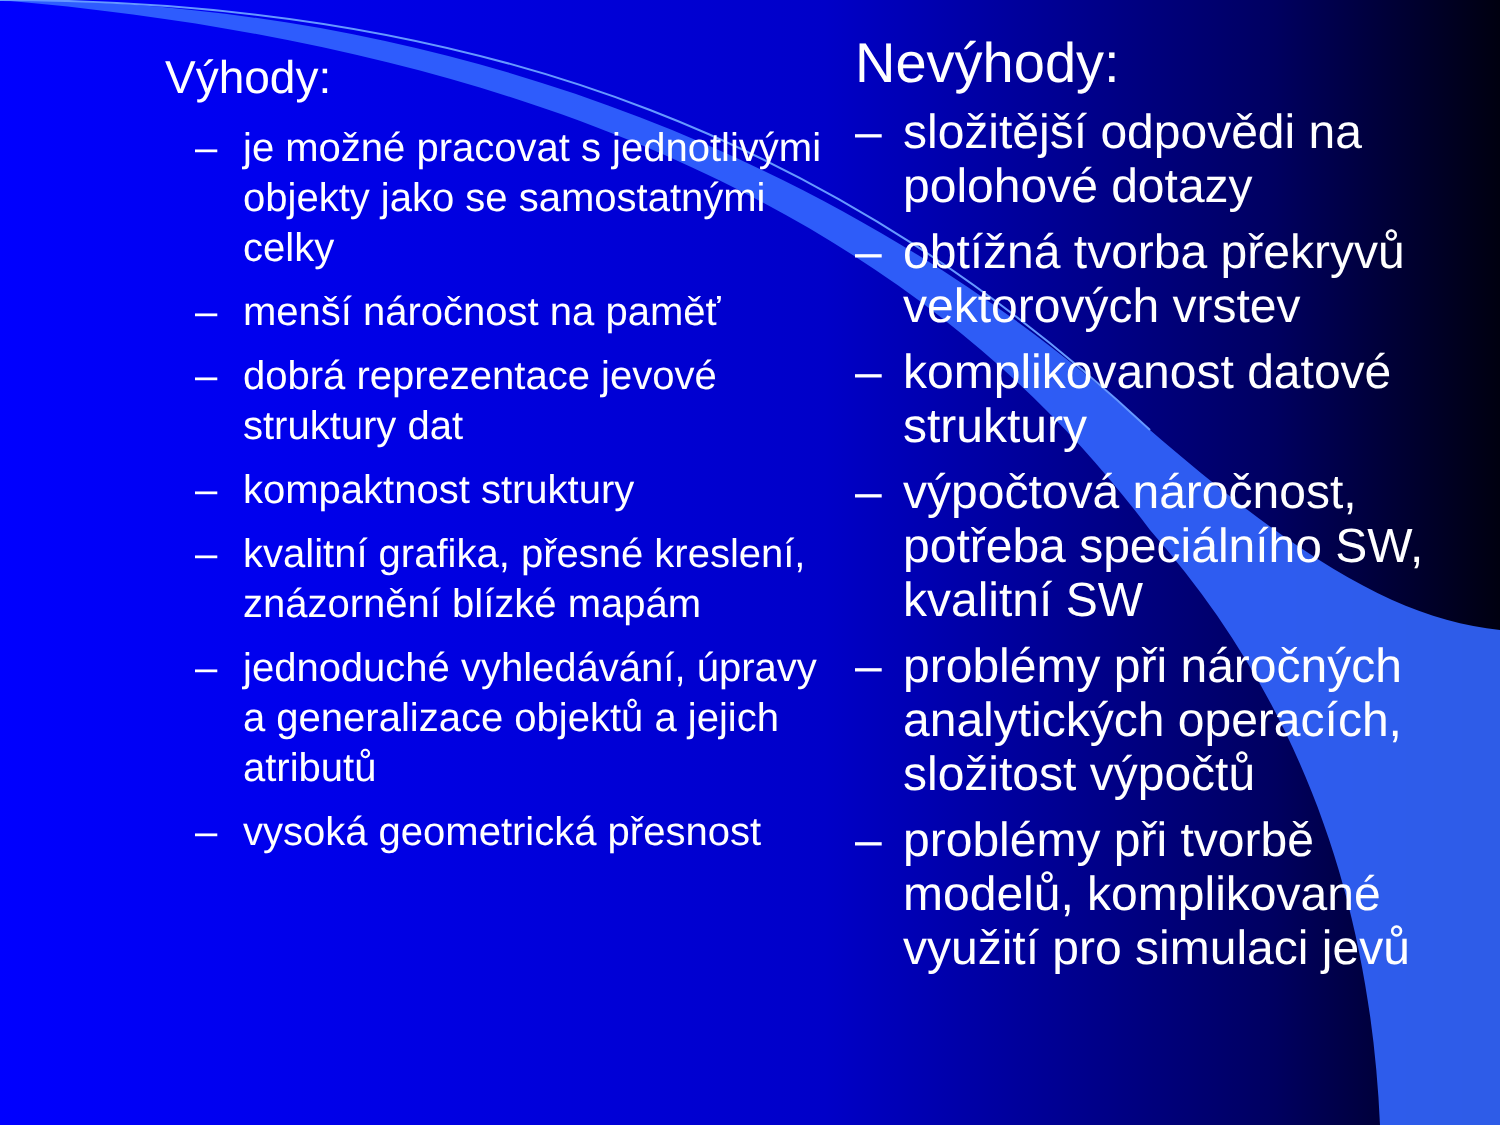Výhody:
– je možné pracovat s jednotlivými objekty jako se samostatnými celky
– menší náročnost na paměť
– dobrá reprezentace jevové struktury dat
– kompaktnost struktury
– kvalitní grafika, přesné kreslení, znázornění blízké mapám
– jednoduché vyhledávání, úpravy a generalizace objektů a jejich atributů
– vysoká geometrická přesnost
Nevýhody:
– složitější odpovědi na polohové dotazy
– obtížná tvorba překryvů vektorových vrstev
– komplikovanost datové struktury
– výpočtová náročnost, potřeba speciálního SW, kvalitní SW
– problémy při náročných analytických operacích, složitost výpočtů
– problémy při tvorbě modelů, komplikované využití pro simulaci jevů